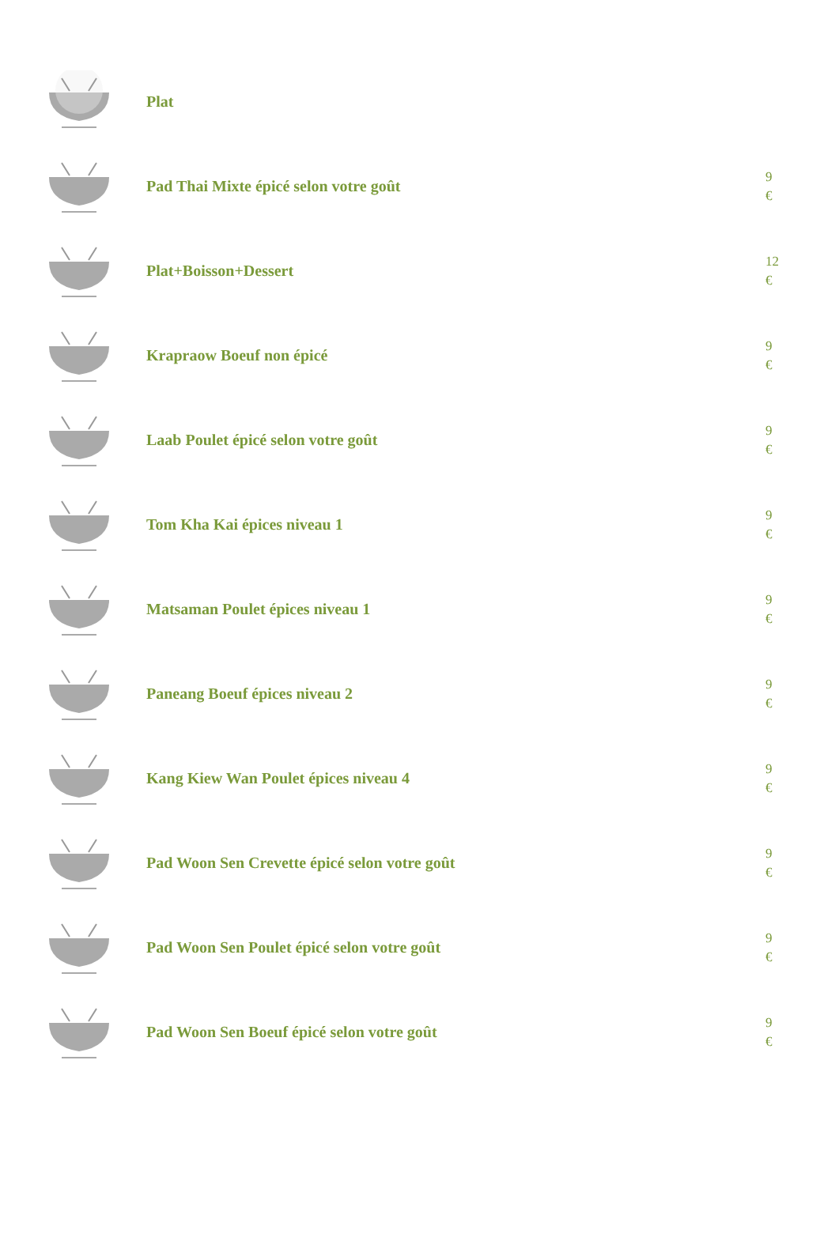| | Plat | |
| | Pad Thai Mixte épicé selon votre goût | 9 € |
| | Plat+Boisson+Dessert | 12 € |
| | Krapraow Boeuf non épicé | 9 € |
| | Laab Poulet épicé selon votre goût | 9 € |
| | Tom Kha Kai épices niveau 1 | 9 € |
| | Matsaman Poulet épices niveau 1 | 9 € |
| | Paneang Boeuf épices niveau 2 | 9 € |
| | Kang Kiew Wan Poulet épices niveau 4 | 9 € |
| | Pad Woon Sen Crevette épicé selon votre goût | 9 € |
| | Pad Woon Sen Poulet épicé selon votre goût | 9 € |
| | Pad Woon Sen Boeuf épicé selon votre goût | 9 € |